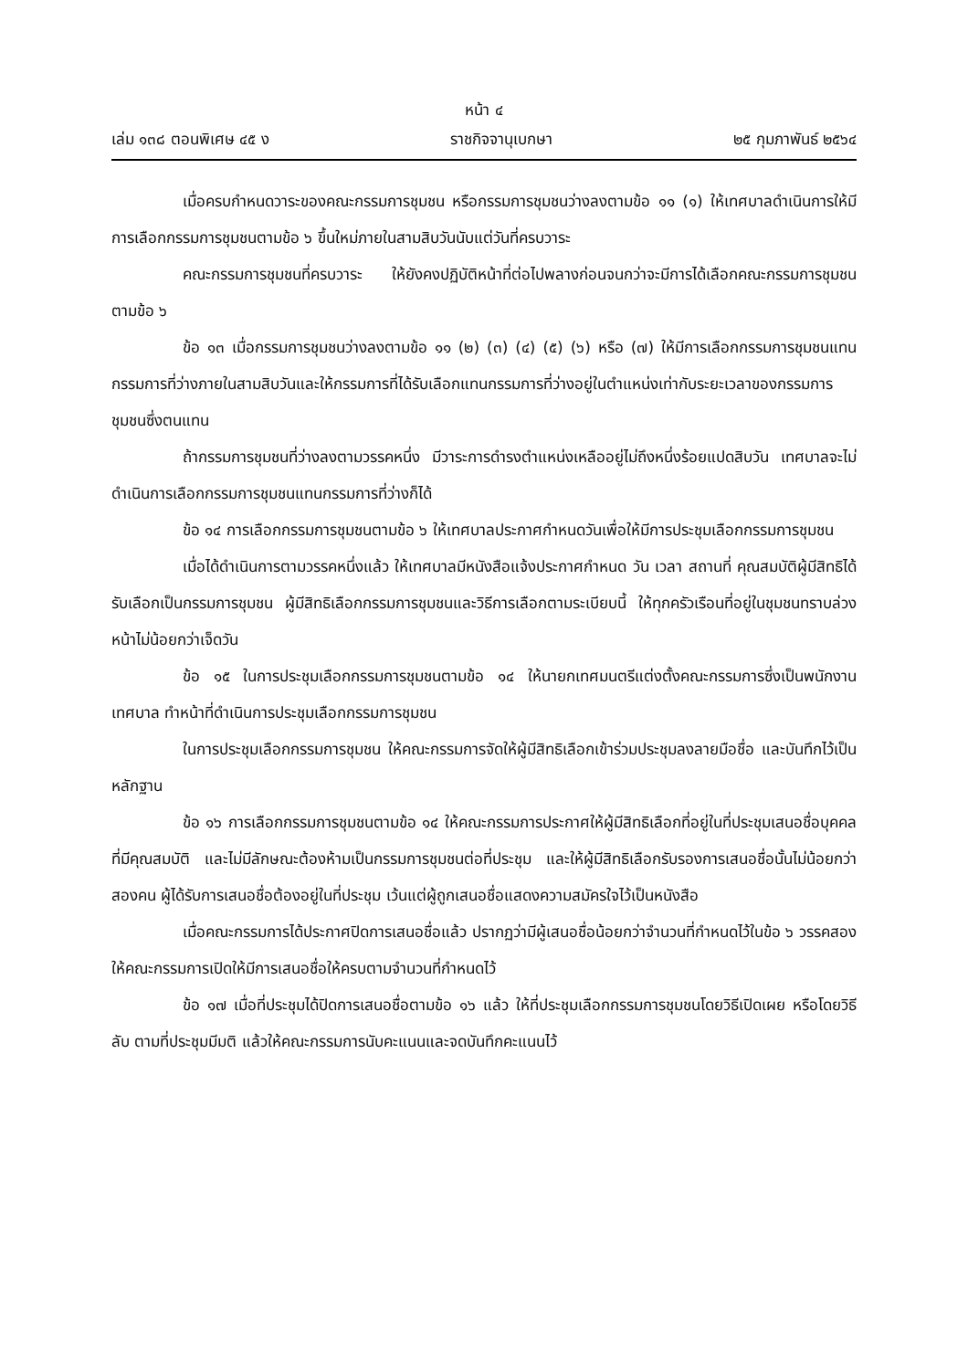หน้า ๔
เล่ม ๑๓๘ ตอนพิเศษ ๔๕ ง ราชกิจจานุเบกษา ๒๕ กุมภาพันธ์ ๒๕๖๔
เมื่อครบกำหนดวาระของคณะกรรมการชุมชน หรือกรรมการชุมชนว่างลงตามข้อ ๑๑ (๑) ให้เทศบาลดำเนินการให้มีการเลือกกรรมการชุมชนตามข้อ ๖ ขึ้นใหม่ภายในสามสิบวันนับแต่วันที่ครบวาระ
คณะกรรมการชุมชนที่ครบวาระ ให้ยังคงปฏิบัติหน้าที่ต่อไปพลางก่อนจนกว่าจะมีการได้เลือกคณะกรรมการชุมชนตามข้อ ๖
ข้อ ๑๓ เมื่อกรรมการชุมชนว่างลงตามข้อ ๑๑ (๒) (๓) (๔) (๕) (๖) หรือ (๗) ให้มีการเลือกกรรมการชุมชนแทนกรรมการที่ว่างภายในสามสิบวันและให้กรรมการที่ได้รับเลือกแทนกรรมการที่ว่างอยู่ในตำแหน่งเท่ากับระยะเวลาของกรรมการชุมชนซึ่งตนแทน
ถ้ากรรมการชุมชนที่ว่างลงตามวรรคหนึ่ง มีวาระการดำรงตำแหน่งเหลืออยู่ไม่ถึงหนึ่งร้อยแปดสิบวัน เทศบาลจะไม่ดำเนินการเลือกกรรมการชุมชนแทนกรรมการที่ว่างก็ได้
ข้อ ๑๔ การเลือกกรรมการชุมชนตามข้อ ๖ ให้เทศบาลประกาศกำหนดวันเพื่อให้มีการประชุมเลือกกรรมการชุมชน
เมื่อได้ดำเนินการตามวรรคหนึ่งแล้ว ให้เทศบาลมีหนังสือแจ้งประกาศกำหนด วัน เวลา สถานที่ คุณสมบัติผู้มีสิทธิได้รับเลือกเป็นกรรมการชุมชน ผู้มีสิทธิเลือกกรรมการชุมชนและวิธีการเลือกตามระเบียบนี้ ให้ทุกครัวเรือนที่อยู่ในชุมชนทราบล่วงหน้าไม่น้อยกว่าเจ็ดวัน
ข้อ ๑๕ ในการประชุมเลือกกรรมการชุมชนตามข้อ ๑๔ ให้นายกเทศมนตรีแต่งตั้งคณะกรรมการซึ่งเป็นพนักงานเทศบาล ทำหน้าที่ดำเนินการประชุมเลือกกรรมการชุมชน
ในการประชุมเลือกกรรมการชุมชน ให้คณะกรรมการจัดให้ผู้มีสิทธิเลือกเข้าร่วมประชุมลงลายมือชื่อ และบันทึกไว้เป็นหลักฐาน
ข้อ ๑๖ การเลือกกรรมการชุมชนตามข้อ ๑๔ ให้คณะกรรมการประกาศให้ผู้มีสิทธิเลือกที่อยู่ในที่ประชุมเสนอชื่อบุคคลที่มีคุณสมบัติ และไม่มีลักษณะต้องห้ามเป็นกรรมการชุมชนต่อที่ประชุม และให้ผู้มีสิทธิเลือกรับรองการเสนอชื่อนั้นไม่น้อยกว่าสองคน ผู้ได้รับการเสนอชื่อต้องอยู่ในที่ประชุม เว้นแต่ผู้ถูกเสนอชื่อแสดงความสมัครใจไว้เป็นหนังสือ
เมื่อคณะกรรมการได้ประกาศปิดการเสนอชื่อแล้ว ปรากฏว่ามีผู้เสนอชื่อน้อยกว่าจำนวนที่กำหนดไว้ในข้อ ๖ วรรคสอง ให้คณะกรรมการเปิดให้มีการเสนอชื่อให้ครบตามจำนวนที่กำหนดไว้
ข้อ ๑๗ เมื่อที่ประชุมได้ปิดการเสนอชื่อตามข้อ ๑๖ แล้ว ให้ที่ประชุมเลือกกรรมการชุมชนโดยวิธีเปิดเผย หรือโดยวิธีลับ ตามที่ประชุมมีมติ แล้วให้คณะกรรมการนับคะแนนและจดบันทึกคะแนนไว้